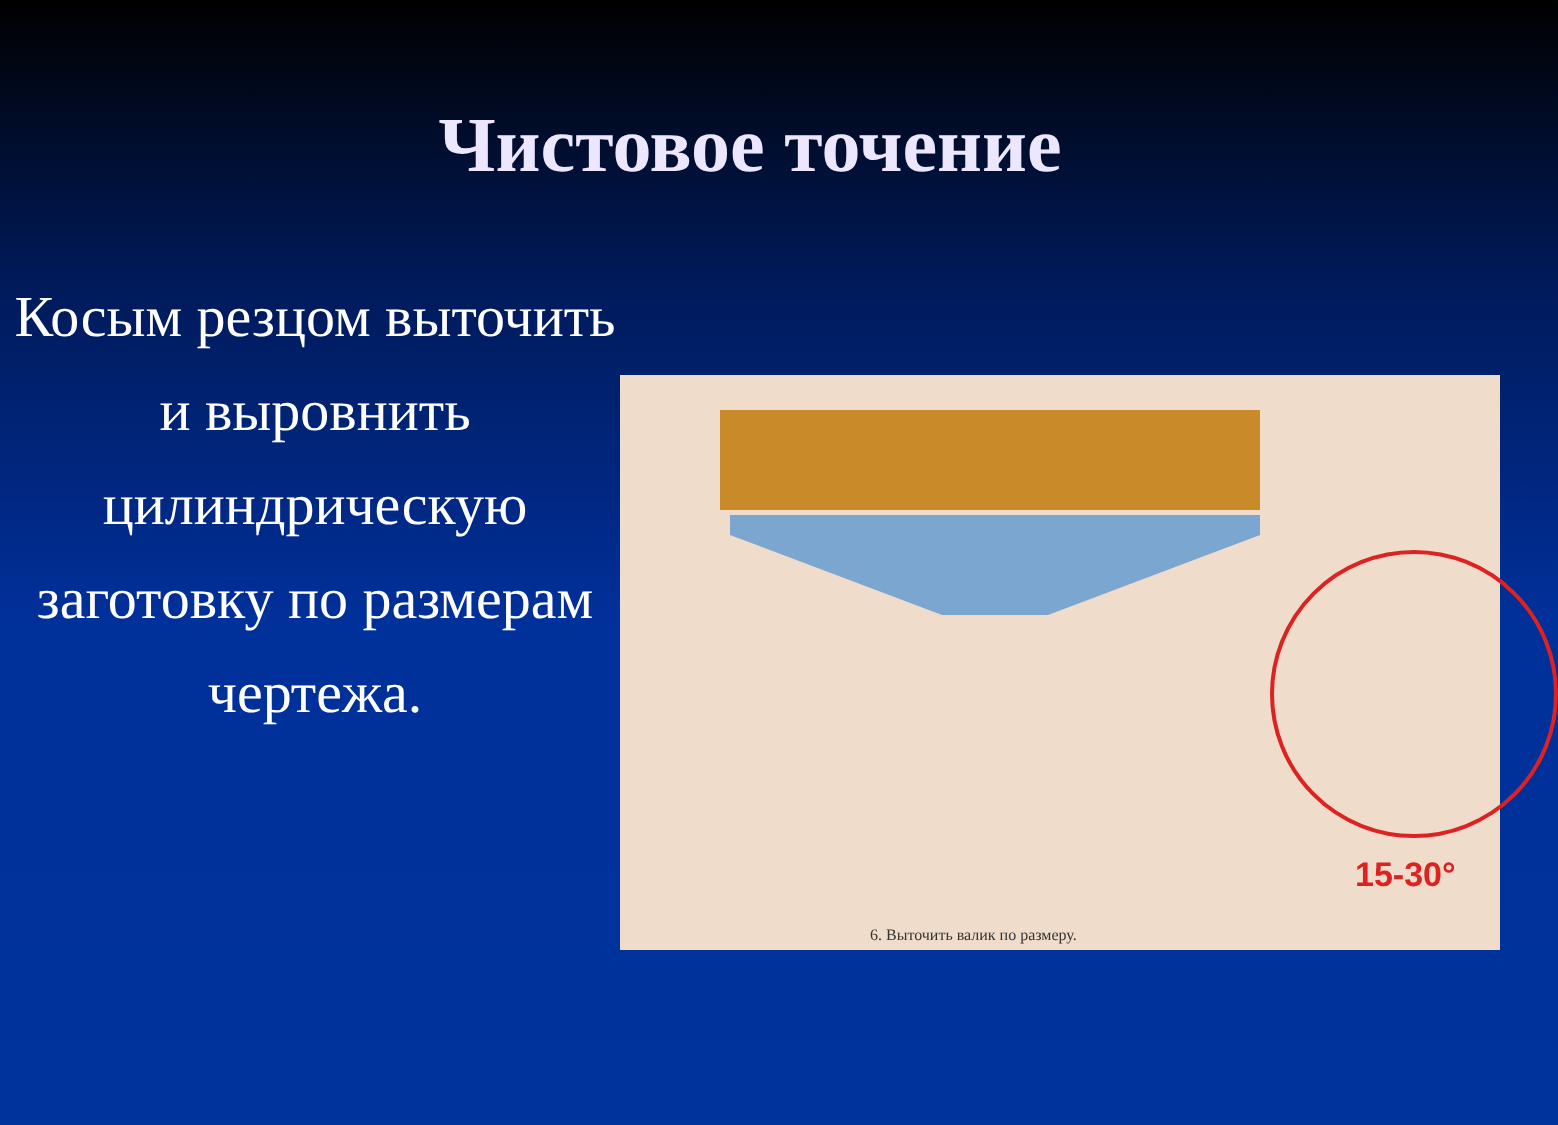Чистовое точение
Косым резцом выточить и выровнить цилиндрическую заготовку по размерам чертежа.
15-30°
6. Выточить валик по размеру.